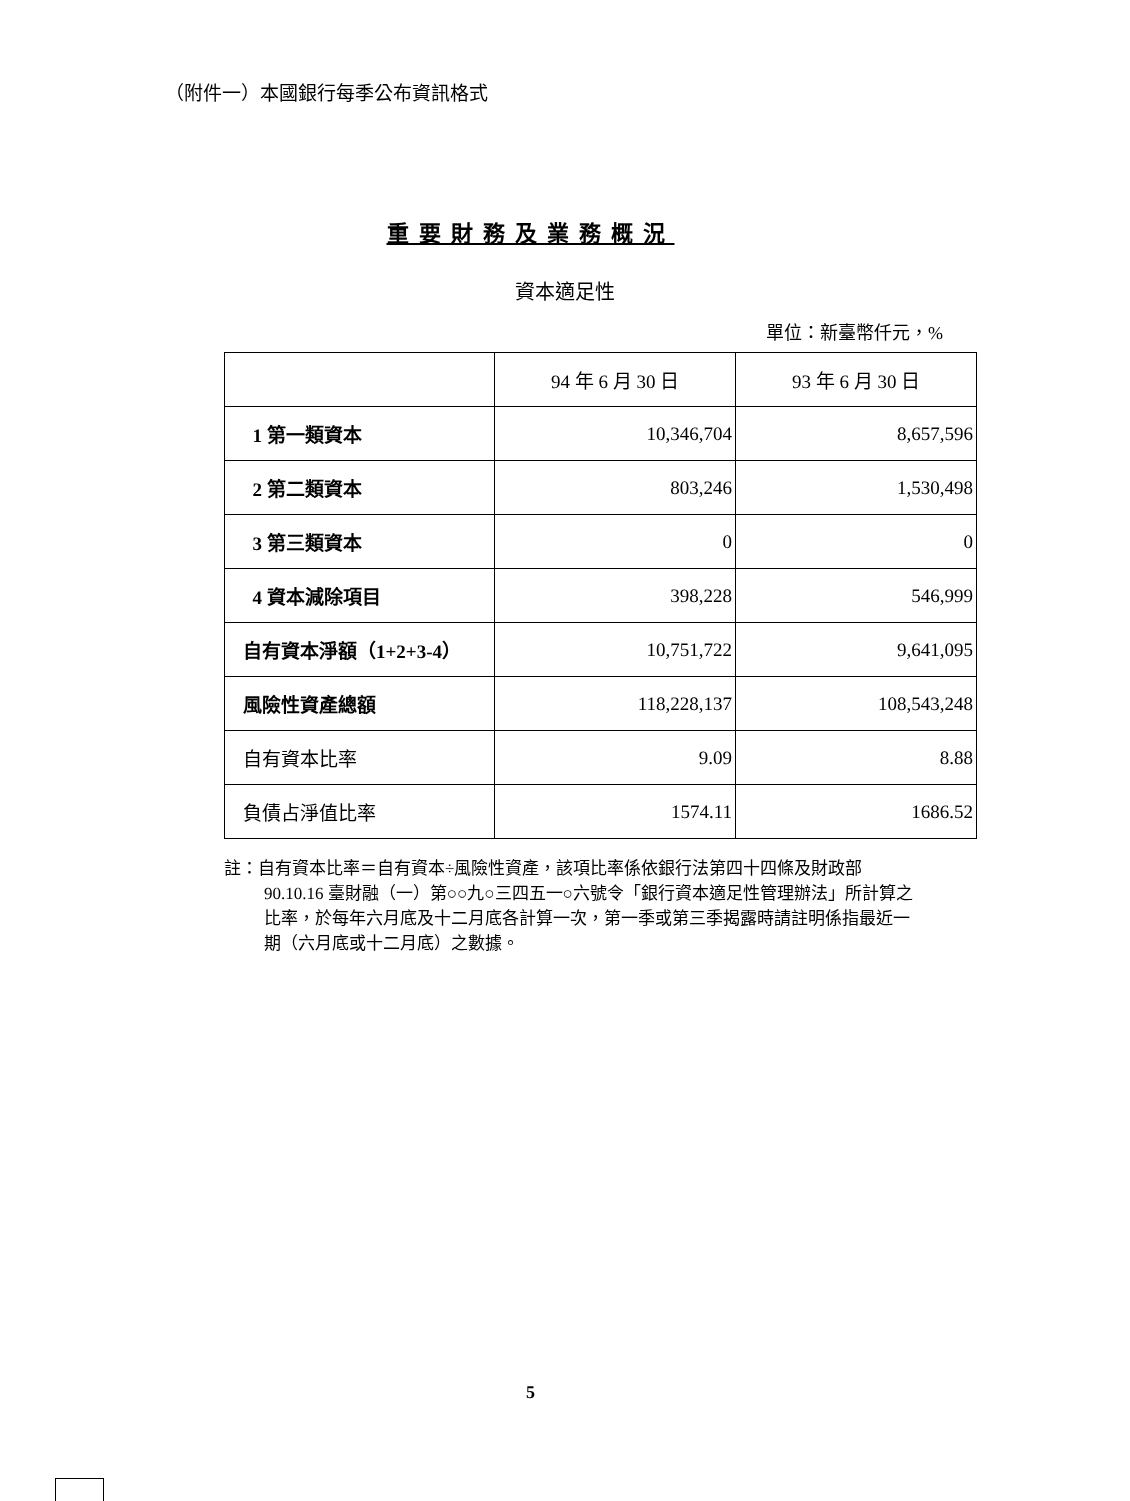（附件一）本國銀行每季公布資訊格式
重要財務及業務概況
資本適足性
單位：新臺幣仟元，%
| | 94 年 6 月 30 日 | 93 年 6 月 30 日 |
| --- | --- | --- |
| 1 第一類資本 | 10,346,704 | 8,657,596 |
| 2 第二類資本 | 803,246 | 1,530,498 |
| 3 第三類資本 | 0 | 0 |
| 4 資本減除項目 | 398,228 | 546,999 |
| 自有資本淨額（1+2+3-4） | 10,751,722 | 9,641,095 |
| 風險性資產總額 | 118,228,137 | 108,543,248 |
| 自有資本比率 | 9.09 | 8.88 |
| 負債占淨值比率 | 1574.11 | 1686.52 |
註：自有資本比率＝自有資本÷風險性資產，該項比率係依銀行法第四十四條及財政部 90.10.16 臺財融（一）第○○九○三四五一○六號令「銀行資本適足性管理辦法」所計算之比率，於每年六月底及十二月底各計算一次，第一季或第三季揭露時請註明係指最近一期（六月底或十二月底）之數據。
5